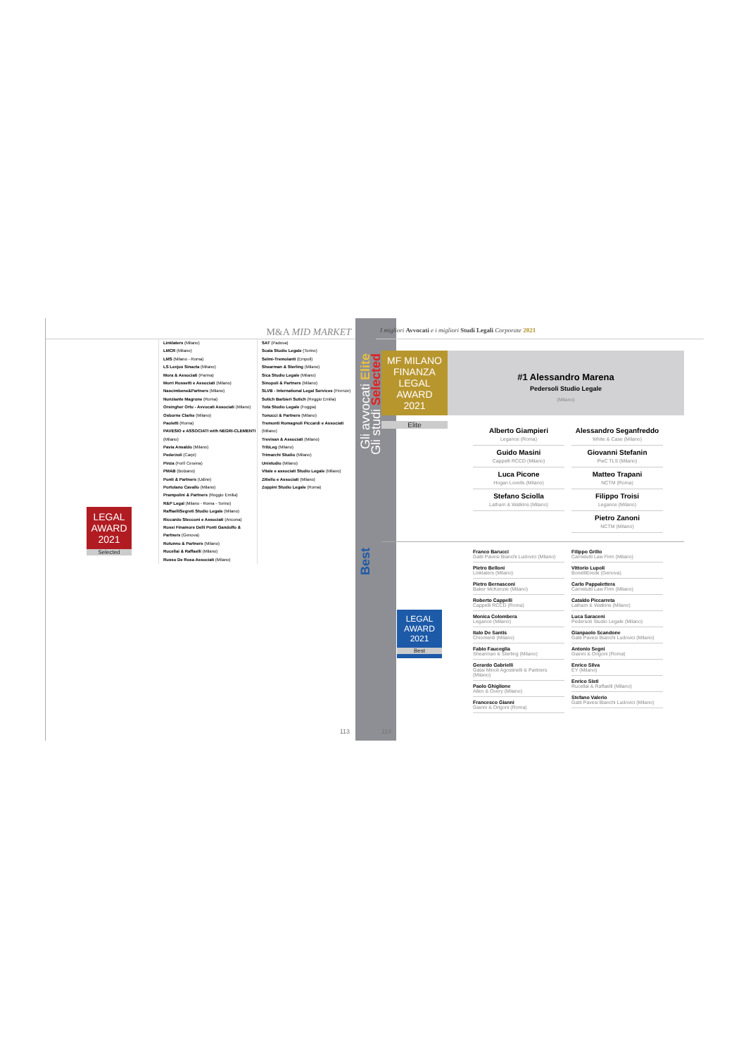M&A MID MARKET
LEGAL AWARD
2021
Selected
Linklaters (Milano)
LMCR (Milano)
LMS (Milano - Roma)
LS Lexjus Sinacta (Milano)
Mora & Associati (Parma)
Morri Rossetti e Associati (Milano)
Nascimbene&Partners (Milano)
Nunziante Magrone (Roma)
Orsingher Ortu - Avvocati Associati (Milano)
Osborne Clarke (Milano)
Paoletti (Roma)
PAVESIO e ASSOCIATI with NEGRI-CLEMENTI (Milano)
Pavia Ansaldo (Milano)
Pederzoli (Carpi)
Pinza (Forlì Cesena)
PMAB (Bolzano)
Ponti & Partners (Udine)
Portolano Cavallo (Milano)
Prampolini & Partners (Reggio Emilia)
R&P Legal (Milano - Roma - Torino)
RaffaelliSegreti Studio Legale (Milano)
Riccardo Stecconi e Associati (Ancona)
Rossi Finamore Delli Ponti Gandolfo & Partners (Genova)
Rotunno & Partners (Milano)
Rucellai & Raffaelli (Milano)
Russo De Rosa Associati (Milano)
SAT (Padova)
Scala Studio Legale (Torino)
Selmi-Tremolanti (Empoli)
Shearman & Sterling (Milano)
Sica Studio Legale (Milano)
Sinopoli & Partners (Milano)
SLVB - International Legal Services (Firenze)
Sutich Barbieri Sutich (Reggio Emilia)
Tota Studio Legale (Foggia)
Tonucci & Partners (Milano)
Tremonti Romagnoli Piccardi e Associati (Milano)
Trevisan & Associati (Milano)
TribLeg (Milano)
Trimarchi Studio (Milano)
Unistudio (Milano)
Vitale e associati Studio Legale (Milano)
Zitiello e Associati (Milano)
Zoppini Studio Legale (Roma)
113
Gli studi Selected
Gli avvocati Elite
Best
I migliori Avvocati e i migliori Studi Legali Corporate 2021
MF MILANO FINANZA
LEGAL AWARD
2021
Elite
#1 Alessandro Marena
Pedersoli Studio Legale
(Milano)
Alberto Giampieri
Legance (Roma)
Guido Masini
Cappelli RCCD (Milano)
Luca Picone
Hogan Lovells (Milano)
Stefano Sciolla
Latham & Watkins (Milano)
Alessandro Seganfreddo
White & Case (Milano)
Giovanni Stefanin
PwC TLS (Milano)
Matteo Trapani
NCTM (Roma)
Filippo Troisi
Legance (Milano)
Pietro Zanoni
NCTM (Milano)
LEGAL AWARD
2021
Best
Franco Barucci
Gatti Pavesi Bianchi Ludovici (Milano)
Pietro Belloni
Linklaters (Milano)
Pietro Bernasconi
Baker McKenzie (Milano)
Roberto Cappelli
Cappelli RCCD (Roma)
Monica Colombera
Legance (Milano)
Italo De Santis
Chiomenti (Milano)
Fabio Fauceglia
Shearman & Sterling (Milano)
Gerardo Gabrielli
Gatai Minoli Agostinelli & Partners (Milano)
Paolo Ghiglione
Allen & Overy (Milano)
Francesco Gianni
Gianni & Origoni (Roma)
Filippo Grillo
Carnelutti Law Firm (Milano)
Vittorio Lupoli
BonelliErede (Genova)
Carlo Pappalettera
Carnelutti Law Firm (Milano)
Cataldo Piccarreta
Latham & Watkins (Milano)
Luca Saraceni
Pedersoli Studio Legale (Milano)
Gianpaolo Scandone
Gatti Pavesi Bianchi Ludovici (Milano)
Antonio Segni
Gianni & Origoni (Roma)
Enrico Silva
EY (Milano)
Enrico Sisti
Rucellai & Raffaelli (Milano)
Stefano Valerio
Gatti Pavesi Bianchi Ludovici (Milano)
114